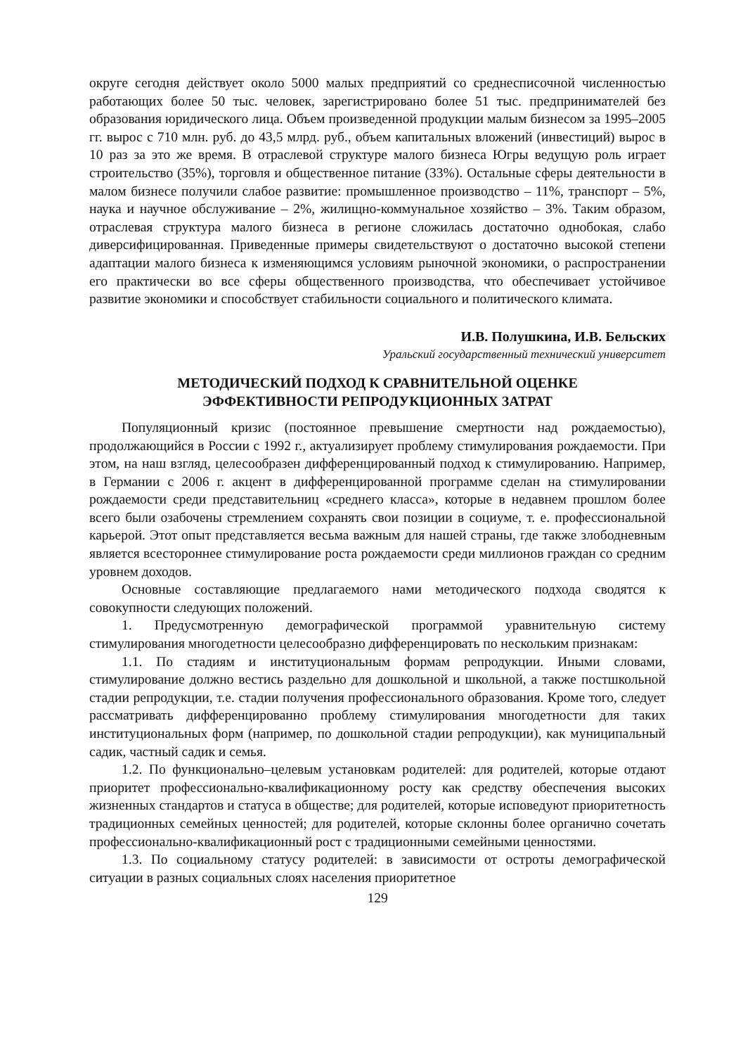округе сегодня действует около 5000 малых предприятий со среднесписочной численностью работающих более 50 тыс. человек, зарегистрировано более 51 тыс. предпринимателей без образования юридического лица. Объем произведенной продукции малым бизнесом за 1995–2005 гг. вырос с 710 млн. руб. до 43,5 млрд. руб., объем капитальных вложений (инвестиций) вырос в 10 раз за это же время. В отраслевой структуре малого бизнеса Югры ведущую роль играет строительство (35%), торговля и общественное питание (33%). Остальные сферы деятельности в малом бизнесе получили слабое развитие: промышленное производство – 11%, транспорт – 5%, наука и научное обслуживание – 2%, жилищно-коммунальное хозяйство – 3%. Таким образом, отраслевая структура малого бизнеса в регионе сложилась достаточно однобокая, слабо диверсифицированная. Приведенные примеры свидетельствуют о достаточно высокой степени адаптации малого бизнеса к изменяющимся условиям рыночной экономики, о распространении его практически во все сферы общественного производства, что обеспечивает устойчивое развитие экономики и способствует стабильности социального и политического климата.
И.В. Полушкина, И.В. Бельских
Уральский государственный технический университет
МЕТОДИЧЕСКИЙ ПОДХОД К СРАВНИТЕЛЬНОЙ ОЦЕНКЕ
ЭФФЕКТИВНОСТИ РЕПРОДУКЦИОННЫХ ЗАТРАТ
Популяционный кризис (постоянное превышение смертности над рождаемостью), продолжающийся в России с 1992 г., актуализирует проблему стимулирования рождаемости. При этом, на наш взгляд, целесообразен дифференцированный подход к стимулированию. Например, в Германии с 2006 г. акцент в дифференцированной программе сделан на стимулировании рождаемости среди представительниц «среднего класса», которые в недавнем прошлом более всего были озабочены стремлением сохранять свои позиции в социуме, т. е. профессиональной карьерой. Этот опыт представляется весьма важным для нашей страны, где также злободневным является всестороннее стимулирование роста рождаемости среди миллионов граждан со средним уровнем доходов.
Основные составляющие предлагаемого нами методического подхода сводятся к совокупности следующих положений.
1. Предусмотренную демографической программой уравнительную систему стимулирования многодетности целесообразно дифференцировать по нескольким признакам:
1.1. По стадиям и институциональным формам репродукции. Иными словами, стимулирование должно вестись раздельно для дошкольной и школьной, а также постшкольной стадии репродукции, т.е. стадии получения профессионального образования. Кроме того, следует рассматривать дифференцированно проблему стимулирования многодетности для таких институциональных форм (например, по дошкольной стадии репродукции), как муниципальный садик, частный садик и семья.
1.2. По функционально–целевым установкам родителей: для родителей, которые отдают приоритет профессионально-квалификационному росту как средству обеспечения высоких жизненных стандартов и статуса в обществе; для родителей, которые исповедуют приоритетность традиционных семейных ценностей; для родителей, которые склонны более органично сочетать профессионально-квалификационный рост с традиционными семейными ценностями.
1.3. По социальному статусу родителей: в зависимости от остроты демографической ситуации в разных социальных слоях населения приоритетное
129